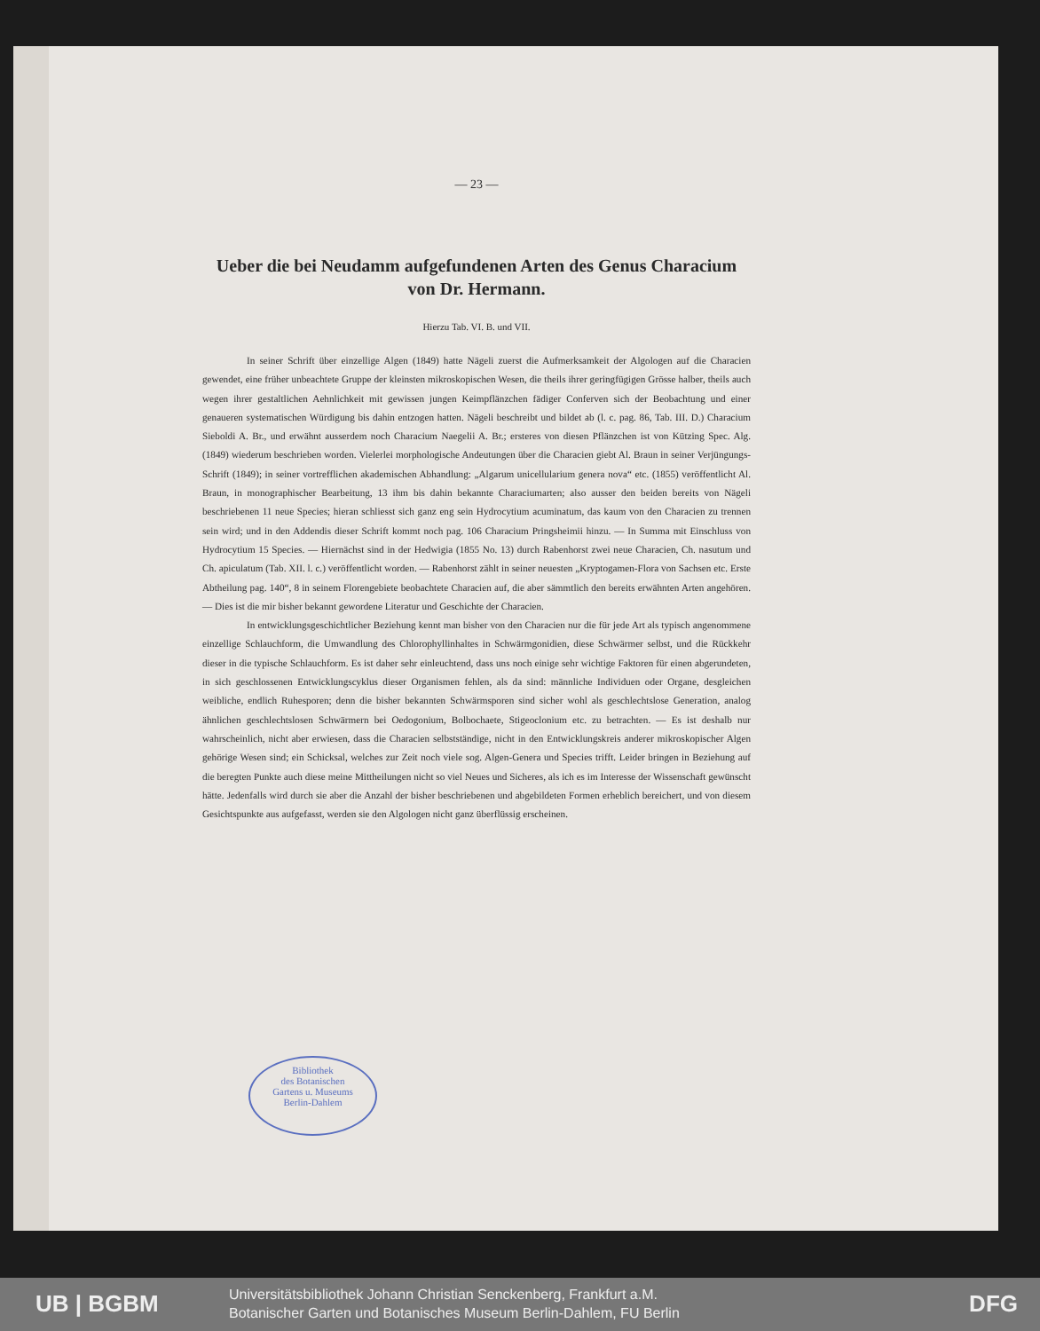— 23 —
Ueber die bei Neudamm aufgefundenen Arten des Genus Characium von Dr. Hermann.
Hierzu Tab. VI. B. und VII.
In seiner Schrift über einzellige Algen (1849) hatte Nägeli zuerst die Aufmerksamkeit der Algologen auf die Characien gewendet, eine früher unbeachtete Gruppe der kleinsten mikroskopischen Wesen, die theils ihrer geringfügigen Grösse halber, theils auch wegen ihrer gestaltlichen Aehnlichkeit mit gewissen jungen Keimpflänzchen fädiger Conferven sich der Beobachtung und einer genaueren systematischen Würdigung bis dahin entzogen hatten. Nägeli beschreibt und bildet ab (l. c. pag. 86, Tab. III. D.) Characium Sieboldi A. Br., und erwähnt ausserdem noch Characium Naegelii A. Br.; ersteres von diesen Pflänzchen ist von Kützing Spec. Alg. (1849) wiederum beschrieben worden. Vielerlei morphologische Andeutungen über die Characien giebt Al. Braun in seiner Verjüngungs-Schrift (1849); in seiner vortrefflichen akademischen Abhandlung: „Algarum unicellularium genera nova“ etc. (1855) veröffentlicht Al. Braun, in monographischer Bearbeitung, 13 ihm bis dahin bekannte Characiumarten; also ausser den beiden bereits von Nägeli beschriebenen 11 neue Species; hieran schliesst sich ganz eng sein Hydrocytium acuminatum, das kaum von den Characien zu trennen sein wird; und in den Addendis dieser Schrift kommt noch pag. 106 Characium Pringsheimii hinzu. — In Summa mit Einschluss von Hydrocytium 15 Species. — Hiernächst sind in der Hedwigia (1855 No. 13) durch Rabenhorst zwei neue Characien, Ch. nasutum und Ch. apiculatum (Tab. XII. l. c.) veröffentlicht worden. — Rabenhorst zählt in seiner neuesten „Kryptogamen-Flora von Sachsen etc. Erste Abtheilung pag. 140“, 8 in seinem Florengebiete beobachtete Characien auf, die aber sämmtlich den bereits erwähnten Arten angehören. — Dies ist die mir bisher bekannt gewordene Literatur und Geschichte der Characien.
In entwicklungsgeschichtlicher Beziehung kennt man bisher von den Characien nur die für jede Art als typisch angenommene einzellige Schlauchform, die Umwandlung des Chlorophyllinhaltes in Schwärmgonidien, diese Schwärmer selbst, und die Rückkehr dieser in die typische Schlauchform. Es ist daher sehr einleuchtend, dass uns noch einige sehr wichtige Faktoren für einen abgerundeten, in sich geschlossenen Entwicklungscyklus dieser Organismen fehlen, als da sind: männliche Individuen oder Organe, desgleichen weibliche, endlich Ruhesporen; denn die bisher bekannten Schwärmsporen sind sicher wohl als geschlechtslose Generation, analog ähnlichen geschlechtslosen Schwärmern bei Oedogonium, Bolbochaete, Stigeoclonium etc. zu betrachten. — Es ist deshalb nur wahrscheinlich, nicht aber erwiesen, dass die Characien selbstständige, nicht in den Entwicklungskreis anderer mikroskopischer Algen gehörige Wesen sind; ein Schicksal, welches zur Zeit noch viele sog. Algen-Genera und Species trifft. Leider bringen in Beziehung auf die beregten Punkte auch diese meine Mittheilungen nicht so viel Neues und Sicheres, als ich es im Interesse der Wissenschaft gewünscht hätte. Jedenfalls wird durch sie aber die Anzahl der bisher beschriebenen und abgebildeten Formen erheblich bereichert, und von diesem Gesichtspunkte aus aufgefasst, werden sie den Algologen nicht ganz überflüssig erscheinen.
Bibliothek
des Botanischen
Gartens u. Museums
Berlin-Dahlem
UB | BGBM
Universitätsbibliothek Johann Christian Senckenberg, Frankfurt a.M.
Botanischer Garten und Botanisches Museum Berlin-Dahlem, FU Berlin
DFG